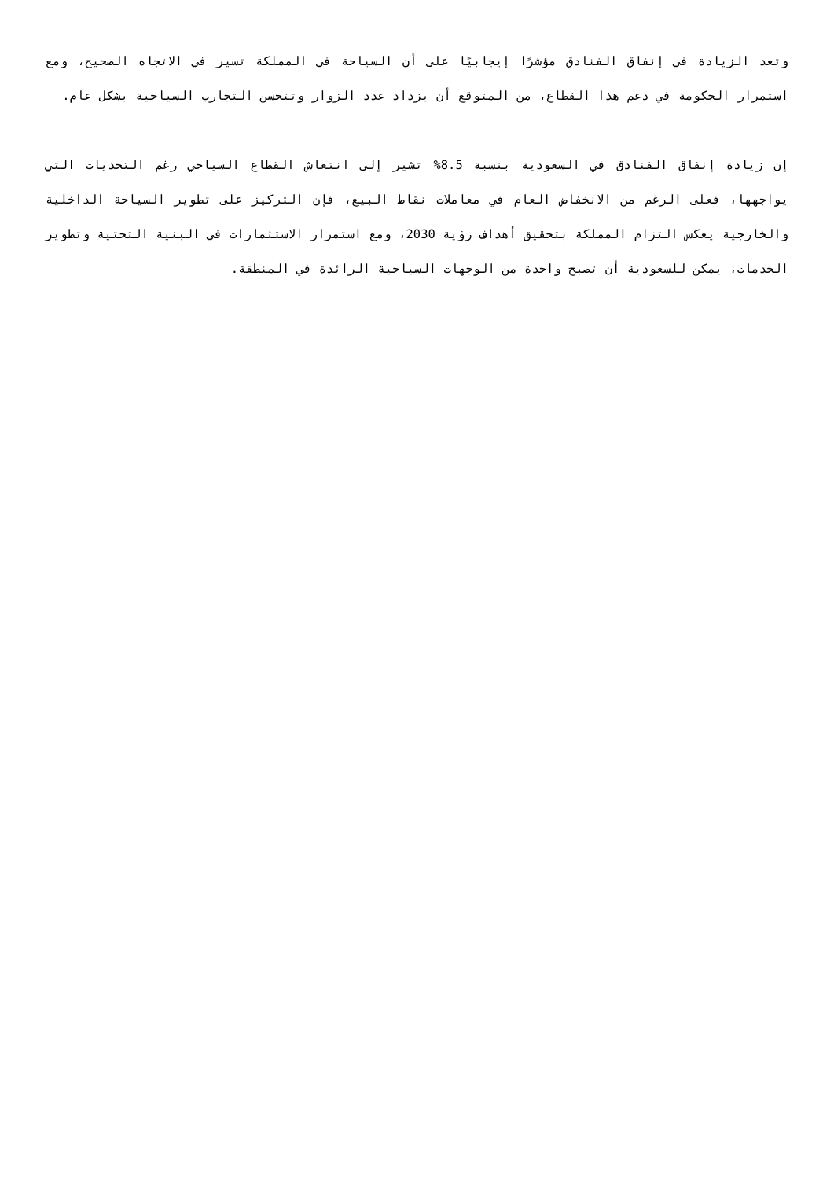وتعد الزيادة في إنفاق الفنادق مؤشرًا إيجابيًا على أن السياحة في المملكة تسير في الاتجاه الصحيح، ومع استمرار الحكومة في دعم هذا القطاع، من المتوقع أن يزداد عدد الزوار وتتحسن التجارب السياحية بشكل عام.
إن زيادة إنفاق الفنادق في السعودية بنسبة 8.5% تشير إلى انتعاش القطاع السياحي رغم التحديات التي يواجهها، فعلى الرغم من الانخفاض العام في معاملات نقاط البيع، فإن التركيز على تطوير السياحة الداخلية والخارجية يعكس التزام المملكة بتحقيق أهداف رؤية 2030، ومع استمرار الاستثمارات في البنية التحتية وتطوير الخدمات، يمكن للسعودية أن تصبح واحدة من الوجهات السياحية الرائدة في المنطقة.